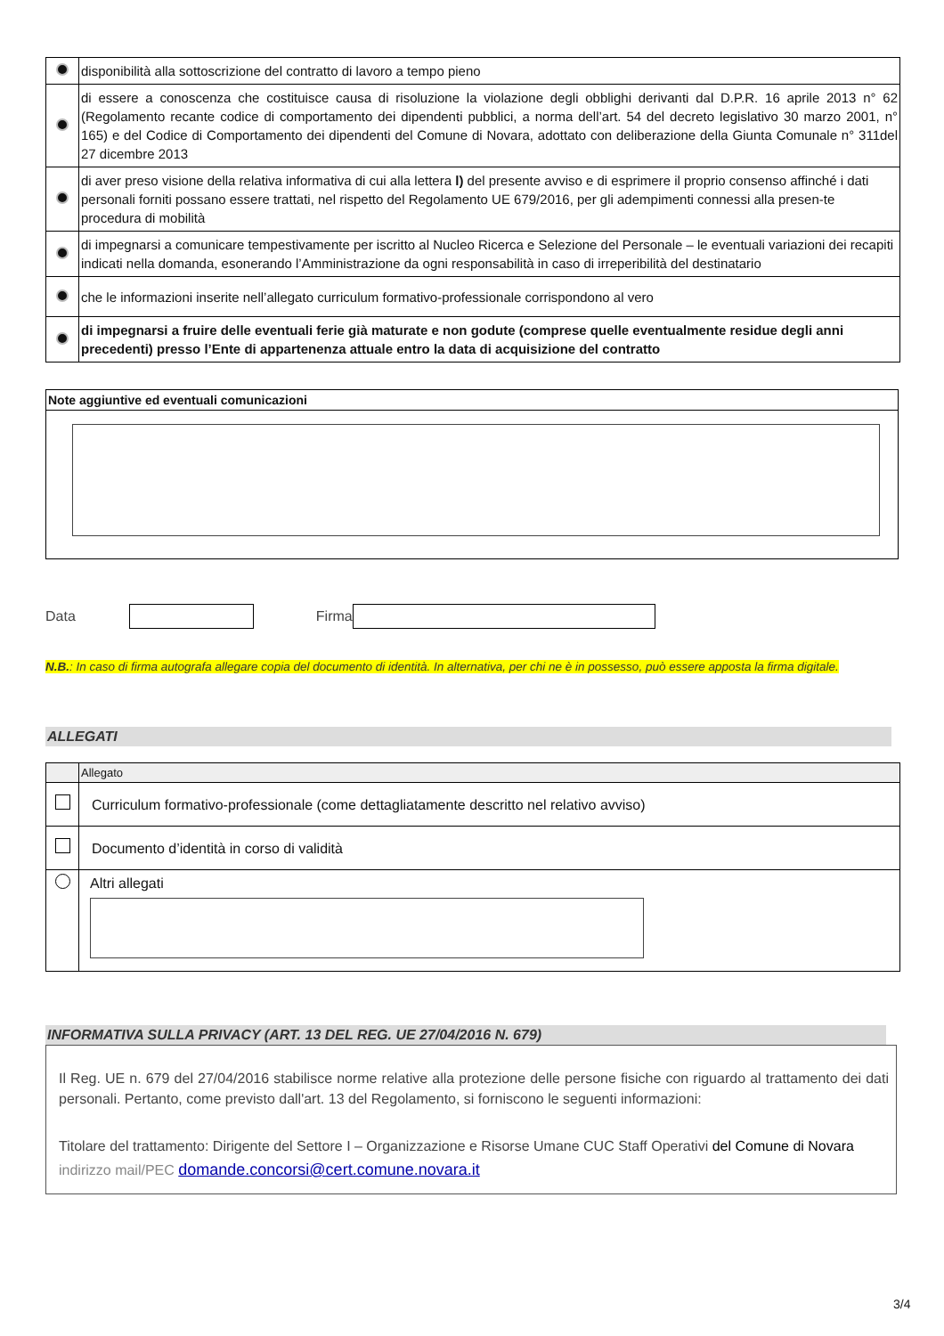| | disponibilità alla sottoscrizione del contratto di lavoro a tempo pieno |
| | di essere a conoscenza che costituisce causa di risoluzione la violazione degli obblighi derivanti dal D.P.R. 16 aprile 2013 n° 62 (Regolamento recante codice di comportamento dei dipendenti pubblici, a norma dell’art. 54 del decreto legislativo 30 marzo 2001, n° 165) e del Codice di Comportamento dei dipendenti del Comune di Novara, adottato con deliberazione della Giunta Comunale n° 311del 27 dicembre 2013 |
| | di aver preso visione della relativa informativa di cui alla lettera l) del presente avviso e di esprimere il proprio consenso affinché i dati personali forniti possano essere trattati, nel rispetto del Regolamento UE 679/2016, per gli adempimenti connessi alla presen-te procedura di mobilità |
| | di impegnarsi a comunicare tempestivamente per iscritto al Nucleo Ricerca e Selezione del Personale – le eventuali variazioni dei recapiti indicati nella domanda, esonerando l’Amministrazione da ogni responsabilità in caso di irreperibilità del destinatario |
| | che le informazioni inserite nell’allegato curriculum formativo-professionale corrispondono al vero |
| | di impegnarsi a fruire delle eventuali ferie già maturate e non godute (comprese quelle eventualmente residue degli anni precedenti) presso l’Ente di appartenenza attuale entro la data di acquisizione del contratto |
Note aggiuntive ed eventuali comunicazioni
Data Firma
N.B.: In caso di firma autografa allegare copia del documento di identità. In alternativa, per chi ne è in possesso, può essere apposta la firma digitale.
ALLEGATI
| | Allegato |
| | Curriculum formativo-professionale (come dettagliatamente descritto nel relativo avviso) |
| | Documento d’identità in corso di validità |
| | Altri allegati |
INFORMATIVA SULLA PRIVACY (ART. 13 DEL REG. UE 27/04/2016 N. 679)
Il Reg. UE n. 679 del 27/04/2016 stabilisce norme relative alla protezione delle persone fisiche con riguardo al trattamento dei dati personali. Pertanto, come previsto dall'art. 13 del Regolamento, si forniscono le seguenti informazioni:
Titolare del trattamento: Dirigente del Settore I – Organizzazione e Risorse Umane CUC Staff Operativi del Comune di Novara
indirizzo mail/PEC domande.concorsi@cert.comune.novara.it
3/4